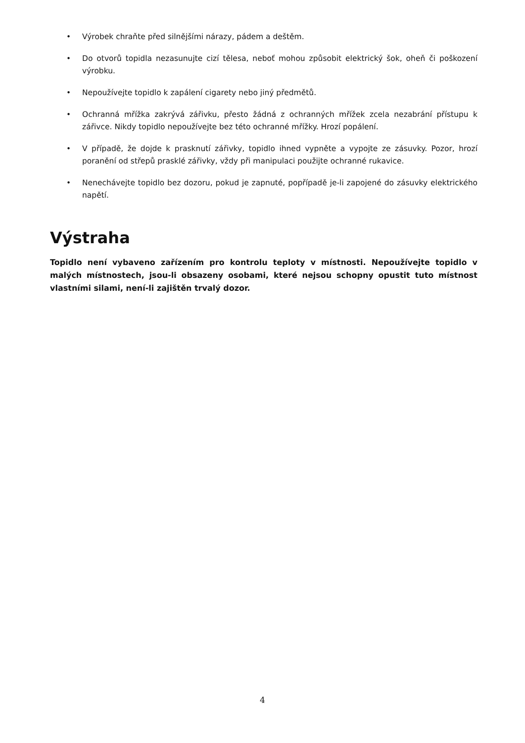• Výrobek chraňte před silnějšími nárazy, pádem a deštěm.
• Do otvorů topidla nezasunujte cizí tělesa, neboť mohou způsobit elektrický šok, oheň či poškození výrobku.
• Nepoužívejte topidlo k zapálení cigarety nebo jiný předmětů.
• Ochranná mřížka zakrývá zářivku, přesto žádná z ochranných mřížek zcela nezabrání přístupu k zářivce. Nikdy topidlo nepoužívejte bez této ochranné mřížky. Hrozí popálení.
• V případě, že dojde k prasknutí zářivky, topidlo ihned vypněte a vypojte ze zásuvky. Pozor, hrozí poranění od střepů prasklé zářivky, vždy při manipulaci použijte ochranné rukavice.
• Nenechávejte topidlo bez dozoru, pokud je zapnuté, popřípadě je-li zapojené do zásuvky elektrického napětí.
Výstraha
Topidlo není vybaveno zařízením pro kontrolu teploty v místnosti. Nepoužívejte topidlo v malých místnostech, jsou-li obsazeny osobami, které nejsou schopny opustit tuto místnost vlastními silami, není-li zajištěn trvalý dozor.
4